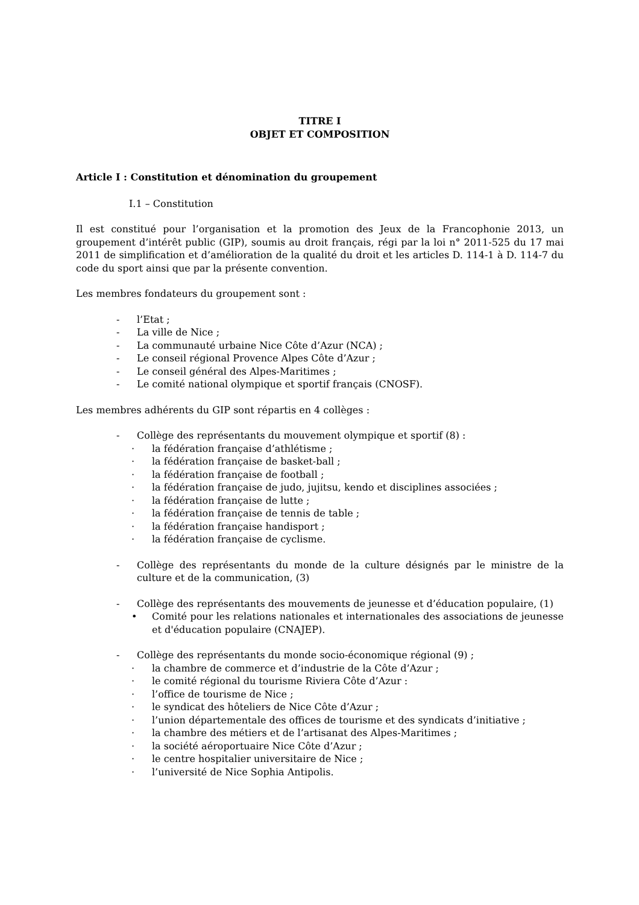TITRE I
OBJET ET COMPOSITION
Article I : Constitution et dénomination du groupement
I.1 – Constitution
Il est constitué pour l’organisation et la promotion des Jeux de la Francophonie 2013, un groupement d’intérêt public (GIP), soumis au droit français, régi par la loi n° 2011-525 du 17 mai 2011 de simplification et d’amélioration de la qualité du droit et les articles D. 114-1 à D. 114-7 du code du sport ainsi que par la présente convention.
Les membres fondateurs du groupement sont :
- l’Etat ;
- La ville de Nice ;
- La communauté urbaine Nice Côte d’Azur (NCA) ;
- Le conseil régional Provence Alpes Côte d’Azur ;
- Le conseil général des Alpes-Maritimes ;
- Le comité national olympique et sportif français (CNOSF).
Les membres adhérents du GIP sont répartis en 4 collèges :
- Collège des représentants du mouvement olympique et sportif (8) :
· la fédération française d’athlétisme ;
· la fédération française de basket-ball ;
· la fédération française de football ;
· la fédération française de judo, jujitsu, kendo et disciplines associées ;
· la fédération française de lutte ;
· la fédération française de tennis de table ;
· la fédération française handisport ;
· la fédération française de cyclisme.
- Collège des représentants du monde de la culture désignés par le ministre de la culture et de la communication, (3)
- Collège des représentants des mouvements de jeunesse et d’éducation populaire, (1)
• Comité pour les relations nationales et internationales des associations de jeunesse et d'éducation populaire (CNAJEP).
- Collège des représentants du monde socio-économique régional (9) ;
· la chambre de commerce et d’industrie de la Côte d’Azur ;
· le comité régional du tourisme Riviera Côte d’Azur :
· l’office de tourisme de Nice ;
· le syndicat des hôteliers de Nice Côte d’Azur ;
· l’union départementale des offices de tourisme et des syndicats d’initiative ;
· la chambre des métiers et de l’artisanat des Alpes-Maritimes ;
· la société aéroportuaire Nice Côte d’Azur ;
· le centre hospitalier universitaire de Nice ;
· l’université de Nice Sophia Antipolis.